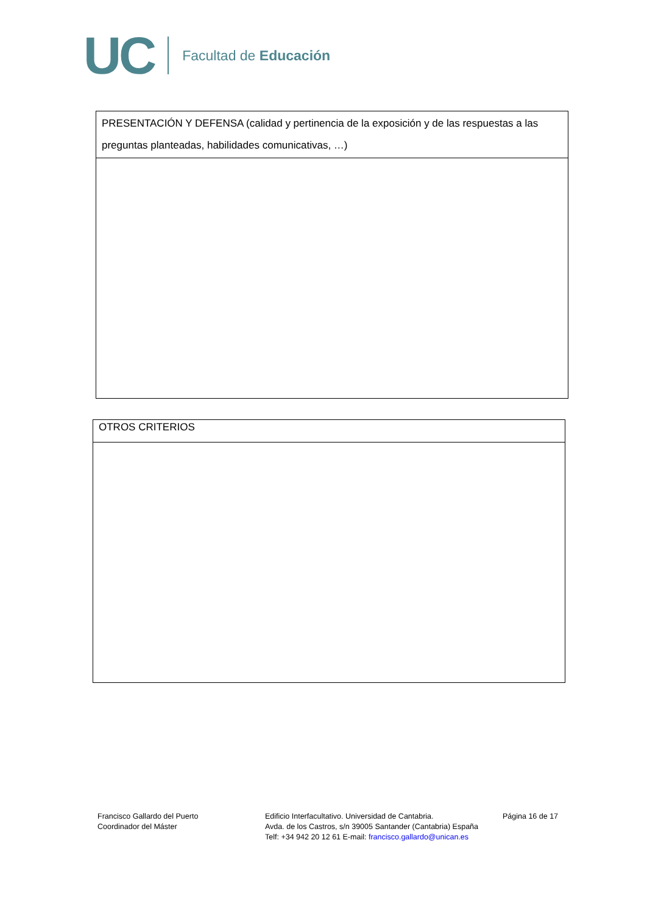UC Facultad de Educación
| PRESENTACIÓN Y DEFENSA (calidad y pertinencia de la exposición y de las respuestas a las preguntas planteadas, habilidades comunicativas, …) |
| OTROS CRITERIOS |
Francisco Gallardo del Puerto
Coordinador del Máster
Edificio Interfacultativo. Universidad de Cantabria.
Avda. de los Castros, s/n 39005 Santander (Cantabria) España
Telf: +34 942 20 12 61 E-mail: francisco.gallardo@unican.es
Página 16 de 17